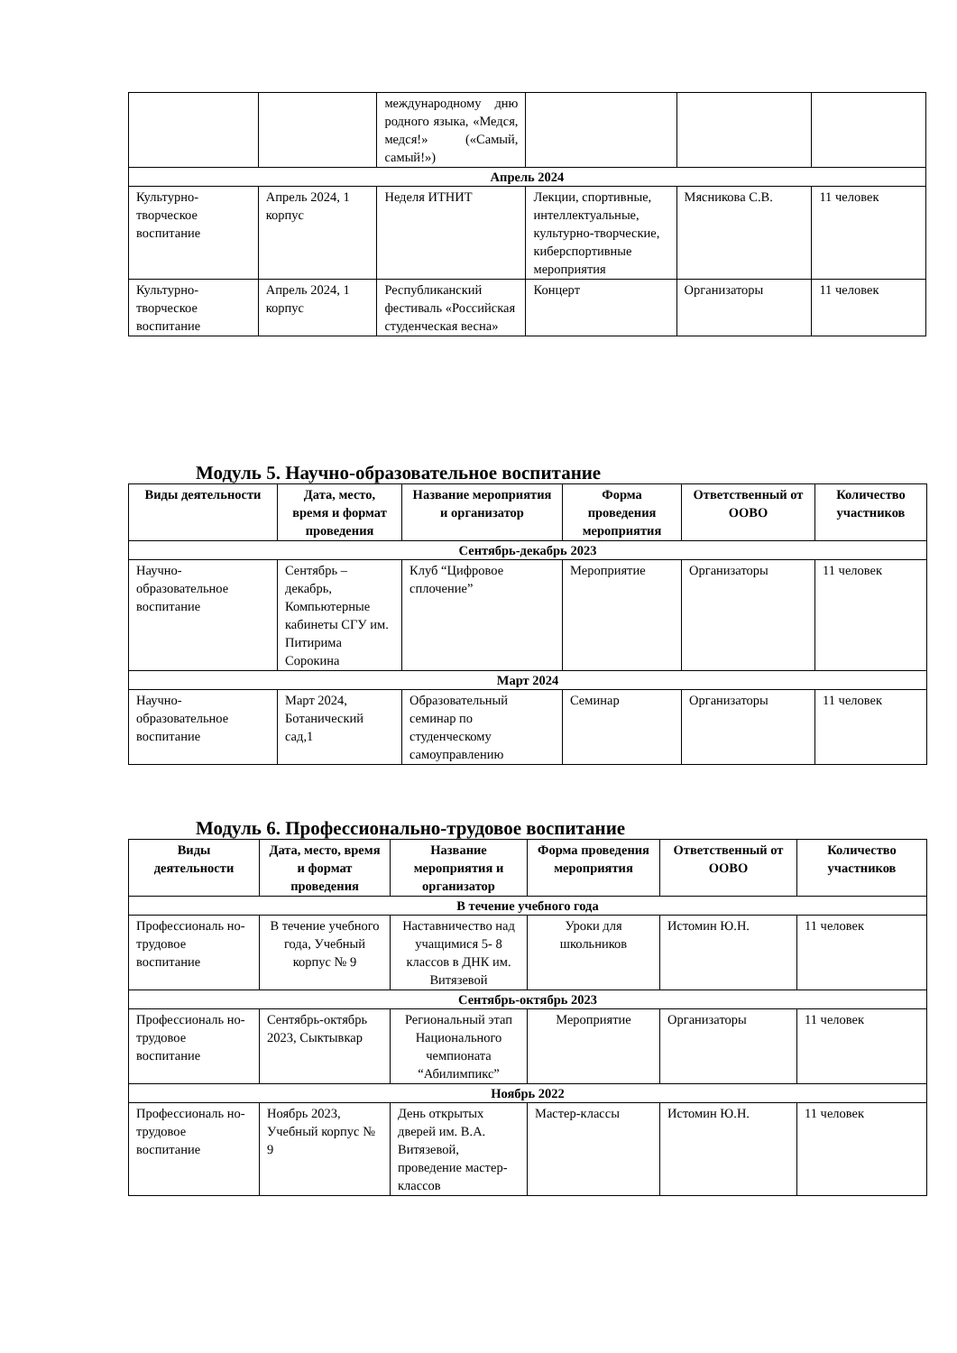| | | международному дню родного языка, «Медся, медся!» («Самый, самый!») | | | |
| Апрель 2024 | | | | | |
| Культурно-творческое воспитание | Апрель 2024, 1 корпус | Неделя ИТНИТ | Лекции, спортивные, интеллектуальные, культурно-творческие, киберспортивные мероприятия | Мясникова С.В. | 11 человек |
| Культурно-творческое воспитание | Апрель 2024, 1 корпус | Республиканский фестиваль «Российская студенческая весна» | Концерт | Организаторы | 11 человек |
Модуль 5. Научно-образовательное воспитание
| Виды деятельности | Дата, место, время и формат проведения | Название мероприятия и организатор | Форма проведения мероприятия | Ответственный от ООВО | Количество участников |
| --- | --- | --- | --- | --- | --- |
| Сентябрь-декабрь 2023 | | | | | |
| Научно-образовательное воспитание | Сентябрь – декабрь, Компьютерные кабинеты СГУ им. Питирима Сорокина | Клуб “Цифровое сплочение” | Мероприятие | Организаторы | 11 человек |
| Март 2024 | | | | | |
| Научно-образовательное воспитание | Март 2024, Ботанический сад,1 | Образовательный семинар по студенческому самоуправлению | Семинар | Организаторы | 11 человек |
Модуль 6. Профессионально-трудовое воспитание
| Виды деятельности | Дата, место, время и формат проведения | Название мероприятия и организатор | Форма проведения мероприятия | Ответственный от ООВО | Количество участников |
| --- | --- | --- | --- | --- | --- |
| В течение учебного года | | | | | |
| Профессиональ но-трудовое воспитание | В течение учебного года, Учебный корпус № 9 | Наставничество над учащимися 5- 8 классов в ДНК им. Витязевой | Уроки для школьников | Истомин Ю.Н. | 11 человек |
| Сентябрь-октябрь 2023 | | | | | |
| Профессиональ но-трудовое воспитание | Сентябрь-октябрь 2023, Сыктывкар | Региональный этап Национального чемпионата “Абилимпикс” | Мероприятие | Организаторы | 11 человек |
| Ноябрь 2022 | | | | | |
| Профессиональ но-трудовое воспитание | Ноябрь 2023, Учебный корпус № 9 | День открытых дверей им. В.А. Витязевой, проведение мастер-классов | Мастер-классы | Истомин Ю.Н. | 11 человек |